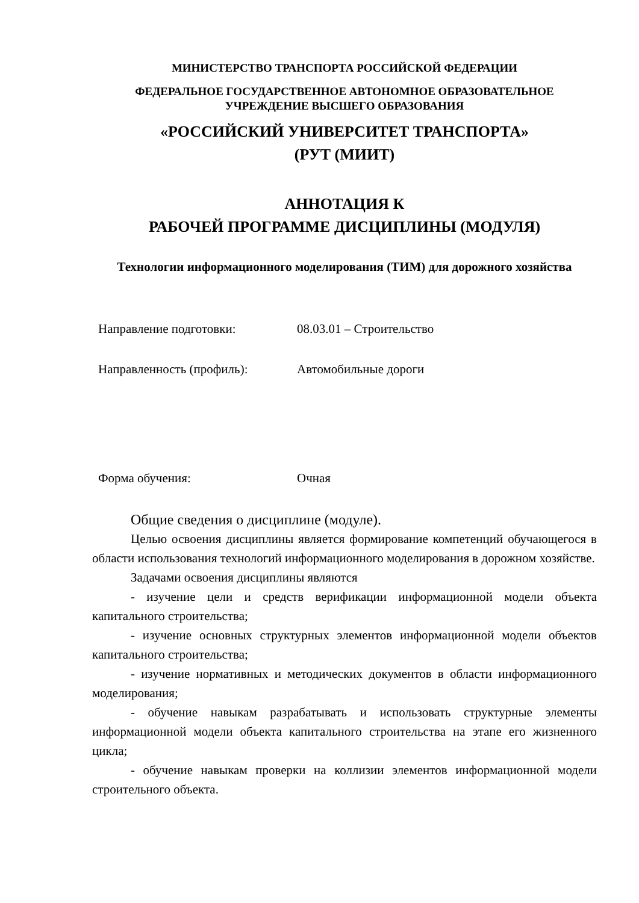МИНИСТЕРСТВО ТРАНСПОРТА РОССИЙСКОЙ ФЕДЕРАЦИИ
ФЕДЕРАЛЬНОЕ ГОСУДАРСТВЕННОЕ АВТОНОМНОЕ ОБРАЗОВАТЕЛЬНОЕ
УЧРЕЖДЕНИЕ ВЫСШЕГО ОБРАЗОВАНИЯ
«РОССИЙСКИЙ УНИВЕРСИТЕТ ТРАНСПОРТА»
(РУТ (МИИТ)
АННОТАЦИЯ К
РАБОЧЕЙ ПРОГРАММЕ ДИСЦИПЛИНЫ (МОДУЛЯ)
Технологии информационного моделирования (ТИМ) для дорожного хозяйства
Направление подготовки: 08.03.01 – Строительство
Направленность (профиль): Автомобильные дороги
Форма обучения: Очная
Общие сведения о дисциплине (модуле).
Целью освоения дисциплины является формирование компетенций обучающегося в области использования технологий информационного моделирования в дорожном хозяйстве.
Задачами освоения дисциплины являются
- изучение цели и средств верификации информационной модели объекта капитального строительства;
- изучение основных структурных элементов информационной модели объектов капитального строительства;
- изучение нормативных и методических документов в области информационного моделирования;
- обучение навыкам разрабатывать и использовать структурные элементы информационной модели объекта капитального строительства на этапе его жизненного цикла;
- обучение навыкам проверки на коллизии элементов информационной модели строительного объекта.